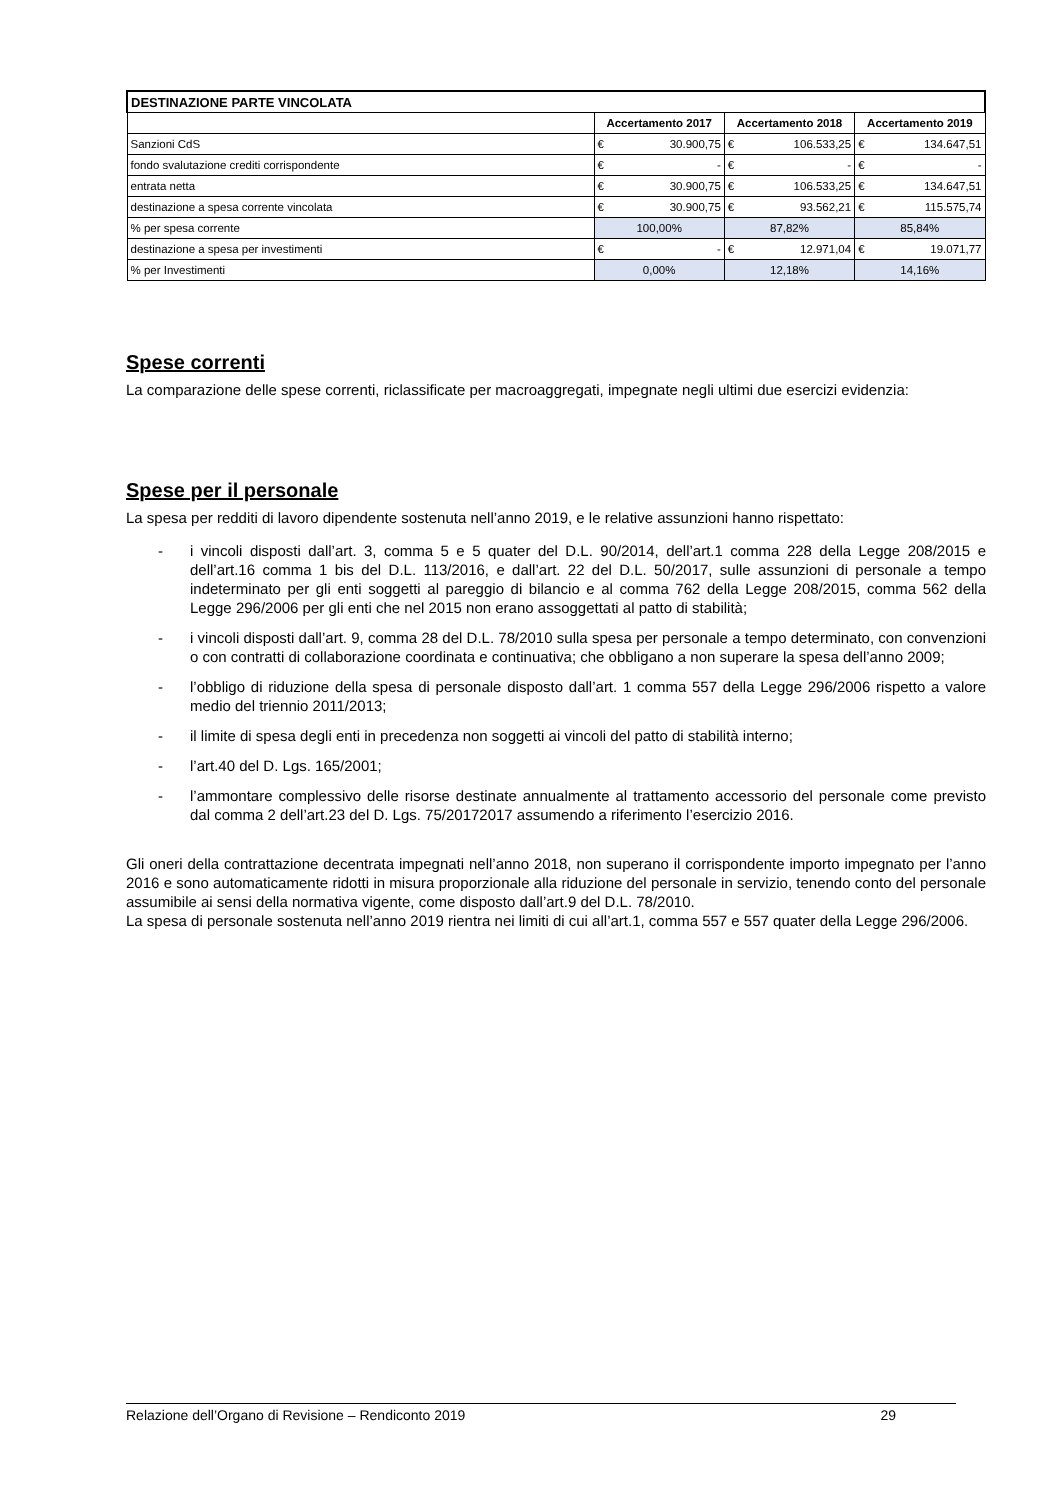| DESTINAZIONE PARTE VINCOLATA | | | | | | |
| | Accertamento 2017 | | Accertamento 2018 | | Accertamento 2019 | |
| Sanzioni CdS | € | 30.900,75 | € | 106.533,25 | € | 134.647,51 |
| fondo svalutazione crediti corrispondente | € | - | € | - | € | - |
| entrata netta | € | 30.900,75 | € | 106.533,25 | € | 134.647,51 |
| destinazione a spesa corrente vincolata | € | 30.900,75 | € | 93.562,21 | € | 115.575,74 |
| % per spesa corrente | 100,00% | | 87,82% | | 85,84% | |
| destinazione a spesa per investimenti | € | - | € | 12.971,04 | € | 19.071,77 |
| % per Investimenti | 0,00% | | 12,18% | | 14,16% | |
Spese correnti
La comparazione delle spese correnti, riclassificate per macroaggregati, impegnate negli ultimi due esercizi evidenzia:
Spese per il personale
La spesa per redditi di lavoro dipendente sostenuta nell’anno 2019, e le relative assunzioni hanno rispettato:
- i vincoli disposti dall’art. 3, comma 5 e 5 quater del D.L. 90/2014, dell’art.1 comma 228 della Legge 208/2015 e dell’art.16 comma 1 bis del D.L. 113/2016, e dall’art. 22 del D.L. 50/2017, sulle assunzioni di personale a tempo indeterminato per gli enti soggetti al pareggio di bilancio e al comma 762 della Legge 208/2015, comma 562 della Legge 296/2006 per gli enti che nel 2015 non erano assoggettati al patto di stabilità;
- i vincoli disposti dall’art. 9, comma 28 del D.L. 78/2010 sulla spesa per personale a tempo determinato, con convenzioni o con contratti di collaborazione coordinata e continuativa; che obbligano a non superare la spesa dell’anno 2009;
- l’obbligo di riduzione della spesa di personale disposto dall’art. 1 comma 557 della Legge 296/2006 rispetto a valore medio del triennio 2011/2013;
- il limite di spesa degli enti in precedenza non soggetti ai vincoli del patto di stabilità interno;
- l’art.40 del D. Lgs. 165/2001;
- l’ammontare complessivo delle risorse destinate annualmente al trattamento accessorio del personale come previsto dal comma 2 dell’art.23 del D. Lgs. 75/20172017 assumendo a riferimento l’esercizio 2016.
Gli oneri della contrattazione decentrata impegnati nell’anno 2018, non superano il corrispondente importo impegnato per l’anno 2016 e sono automaticamente ridotti in misura proporzionale alla riduzione del personale in servizio, tenendo conto del personale assumibile ai sensi della normativa vigente, come disposto dall’art.9 del D.L. 78/2010.
La spesa di personale sostenuta nell’anno 2019 rientra nei limiti di cui all’art.1, comma 557 e 557 quater della Legge 296/2006.
Relazione dell’Organo di Revisione – Rendiconto 2019 29